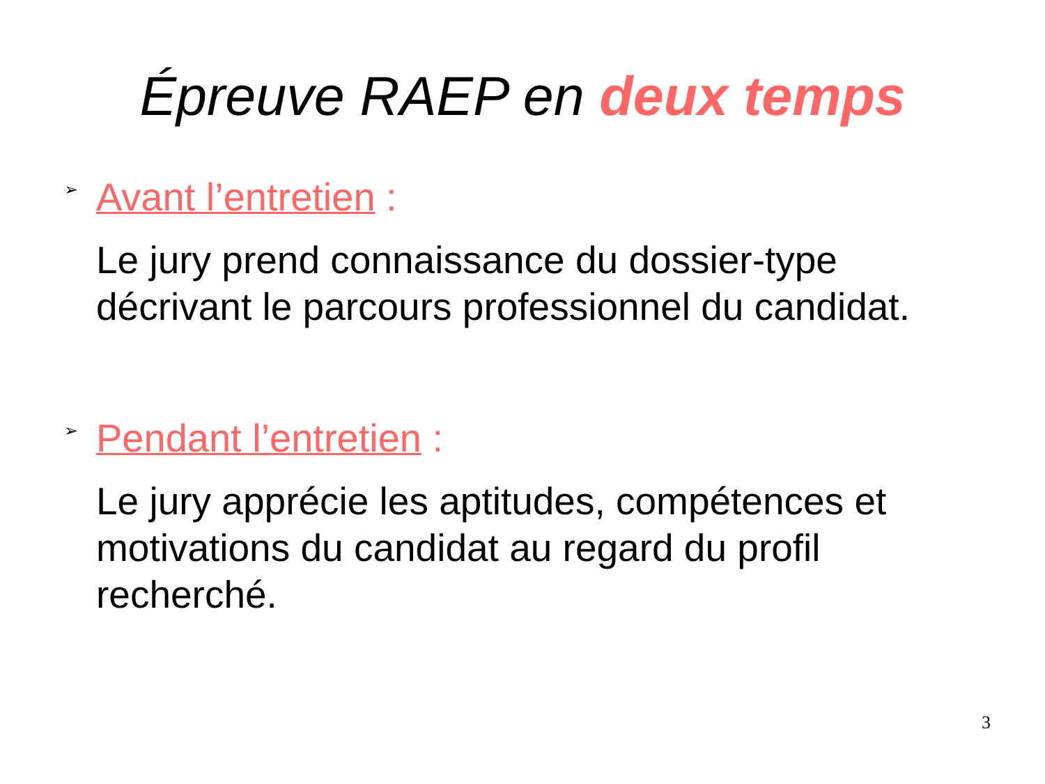Épreuve RAEP en deux temps
➢
Avant l’entretien :
Le jury prend connaissance du dossier-type décrivant le parcours professionnel du candidat.
➢
Pendant l’entretien :
Le jury apprécie les aptitudes, compétences et motivations du candidat au regard du profil recherché.
3